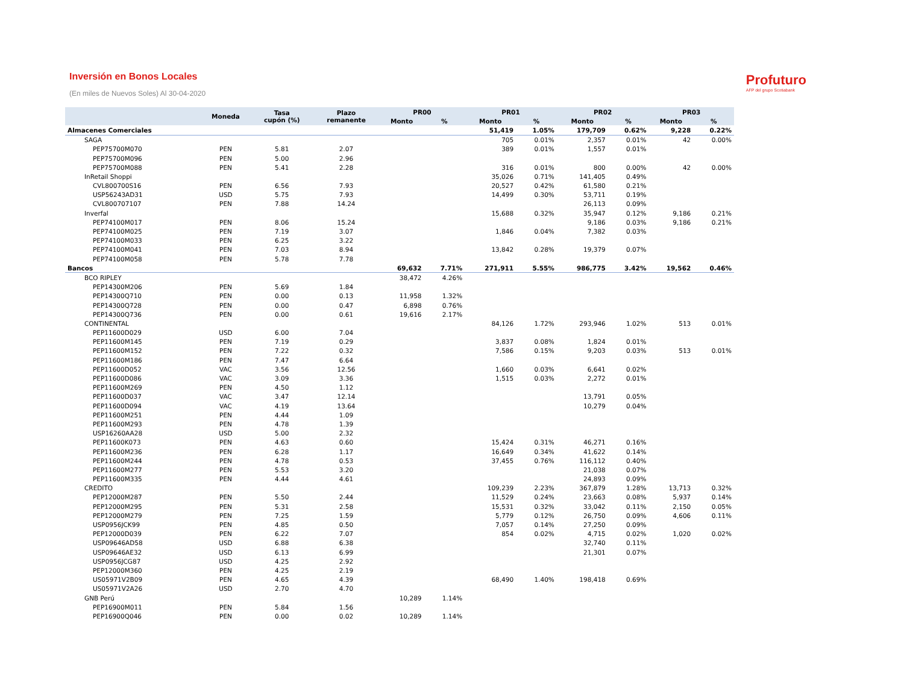Profuturo
AFP del grupo Scotiabank
Inversión en Bonos Locales
(En miles de Nuevos Soles) Al 30-04-2020
| | Moneda | Tasa cupón (%) | Plazo remanente | PR00 | | PR01 | | PR02 | | PR03 | |
| --- | --- | --- | --- | --- | --- | --- | --- | --- | --- | --- | --- |
| | | | | Monto | % | Monto | % | Monto | % | Monto | % |
| Almacenes Comerciales | | | | | | 51,419 | 1.05% | 179,709 | 0.62% | 9,228 | 0.22% |
| SAGA | | | | | | 705 | 0.01% | 2,357 | 0.01% | 42 | 0.00% |
| PEP75700M070 | PEN | 5.81 | 2.07 | | | 389 | 0.01% | 1,557 | 0.01% | | |
| PEP75700M096 | PEN | 5.00 | 2.96 | | | | | | | | |
| PEP75700M088 | PEN | 5.41 | 2.28 | | | 316 | 0.01% | 800 | 0.00% | 42 | 0.00% |
| InRetail Shoppi | | | | | | 35,026 | 0.71% | 141,405 | 0.49% | | |
| CVL800700S16 | PEN | 6.56 | 7.93 | | | 20,527 | 0.42% | 61,580 | 0.21% | | |
| USP56243AD31 | USD | 5.75 | 7.93 | | | 14,499 | 0.30% | 53,711 | 0.19% | | |
| CVL800707107 | PEN | 7.88 | 14.24 | | | | | 26,113 | 0.09% | | |
| Inverfal | | | | | | 15,688 | 0.32% | 35,947 | 0.12% | 9,186 | 0.21% |
| PEP74100M017 | PEN | 8.06 | 15.24 | | | | | 9,186 | 0.03% | 9,186 | 0.21% |
| PEP74100M025 | PEN | 7.19 | 3.07 | | | 1,846 | 0.04% | 7,382 | 0.03% | | |
| PEP74100M033 | PEN | 6.25 | 3.22 | | | | | | | | |
| PEP74100M041 | PEN | 7.03 | 8.94 | | | 13,842 | 0.28% | 19,379 | 0.07% | | |
| PEP74100M058 | PEN | 5.78 | 7.78 | | | | | | | | |
| Bancos | | | | 69,632 | 7.71% | 271,911 | 5.55% | 986,775 | 3.42% | 19,562 | 0.46% |
| BCO RIPLEY | | | | 38,472 | 4.26% | | | | | | |
| PEP14300M206 | PEN | 5.69 | 1.84 | | | | | | | | |
| PEP14300Q710 | PEN | 0.00 | 0.13 | 11,958 | 1.32% | | | | | | |
| PEP14300Q728 | PEN | 0.00 | 0.47 | 6,898 | 0.76% | | | | | | |
| PEP14300Q736 | PEN | 0.00 | 0.61 | 19,616 | 2.17% | | | | | | |
| CONTINENTAL | | | | | | 84,126 | 1.72% | 293,946 | 1.02% | 513 | 0.01% |
| PEP11600D029 | USD | 6.00 | 7.04 | | | | | | | | |
| PEP11600M145 | PEN | 7.19 | 0.29 | | | 3,837 | 0.08% | 1,824 | 0.01% | | |
| PEP11600M152 | PEN | 7.22 | 0.32 | | | 7,586 | 0.15% | 9,203 | 0.03% | 513 | 0.01% |
| PEP11600M186 | PEN | 7.47 | 6.64 | | | | | | | | |
| PEP11600D052 | VAC | 3.56 | 12.56 | | | 1,660 | 0.03% | 6,641 | 0.02% | | |
| PEP11600D086 | VAC | 3.09 | 3.36 | | | 1,515 | 0.03% | 2,272 | 0.01% | | |
| PEP11600M269 | PEN | 4.50 | 1.12 | | | | | | | | |
| PEP11600D037 | VAC | 3.47 | 12.14 | | | | | 13,791 | 0.05% | | |
| PEP11600D094 | VAC | 4.19 | 13.64 | | | | | 10,279 | 0.04% | | |
| PEP11600M251 | PEN | 4.44 | 1.09 | | | | | | | | |
| PEP11600M293 | PEN | 4.78 | 1.39 | | | | | | | | |
| USP16260AA28 | USD | 5.00 | 2.32 | | | | | | | | |
| PEP11600K073 | PEN | 4.63 | 0.60 | | | 15,424 | 0.31% | 46,271 | 0.16% | | |
| PEP11600M236 | PEN | 6.28 | 1.17 | | | 16,649 | 0.34% | 41,622 | 0.14% | | |
| PEP11600M244 | PEN | 4.78 | 0.53 | | | 37,455 | 0.76% | 116,112 | 0.40% | | |
| PEP11600M277 | PEN | 5.53 | 3.20 | | | | | 21,038 | 0.07% | | |
| PEP11600M335 | PEN | 4.44 | 4.61 | | | | | 24,893 | 0.09% | | |
| CREDITO | | | | | | 109,239 | 2.23% | 367,879 | 1.28% | 13,713 | 0.32% |
| PEP12000M287 | PEN | 5.50 | 2.44 | | | 11,529 | 0.24% | 23,663 | 0.08% | 5,937 | 0.14% |
| PEP12000M295 | PEN | 5.31 | 2.58 | | | 15,531 | 0.32% | 33,042 | 0.11% | 2,150 | 0.05% |
| PEP12000M279 | PEN | 7.25 | 1.59 | | | 5,779 | 0.12% | 26,750 | 0.09% | 4,606 | 0.11% |
| USP0956JCK99 | PEN | 4.85 | 0.50 | | | 7,057 | 0.14% | 27,250 | 0.09% | | |
| PEP12000D039 | PEN | 6.22 | 7.07 | | | 854 | 0.02% | 4,715 | 0.02% | 1,020 | 0.02% |
| USP09646AD58 | USD | 6.88 | 6.38 | | | | | 32,740 | 0.11% | | |
| USP09646AE32 | USD | 6.13 | 6.99 | | | | | 21,301 | 0.07% | | |
| USP0956JCG87 | USD | 4.25 | 2.92 | | | | | | | | |
| PEP12000M360 | PEN | 4.25 | 2.19 | | | | | | | | |
| US05971V2B09 | PEN | 4.65 | 4.39 | | | 68,490 | 1.40% | 198,418 | 0.69% | | |
| US05971V2A26 | USD | 2.70 | 4.70 | | | | | | | | |
| GNB Perú | | | | 10,289 | 1.14% | | | | | | |
| PEP16900M011 | PEN | 5.84 | 1.56 | | | | | | | | |
| PEP16900Q046 | PEN | 0.00 | 0.02 | 10,289 | 1.14% | | | | | | |